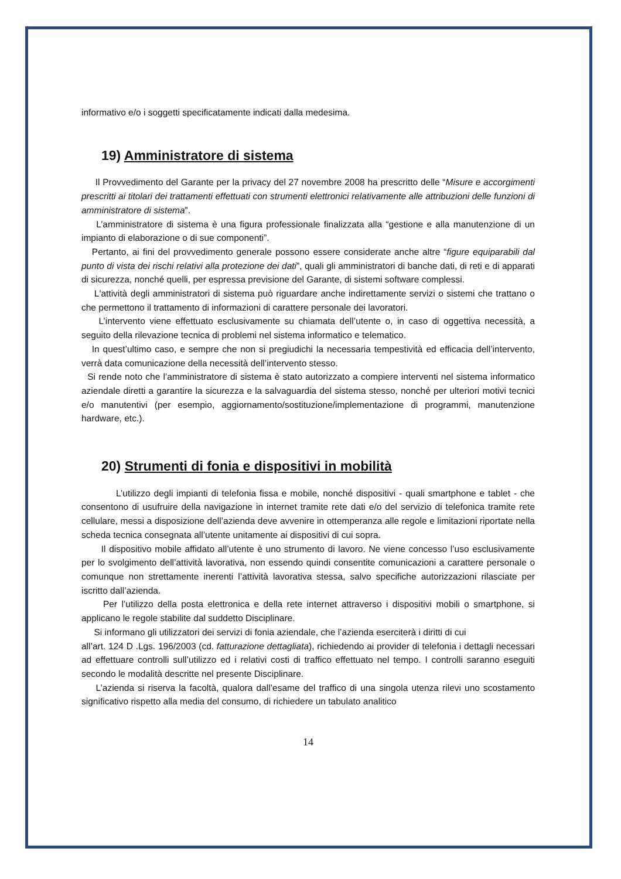informativo e/o i soggetti specificatamente indicati dalla medesima.
19) Amministratore di sistema
Il Provvedimento del Garante per la privacy del 27 novembre 2008 ha prescritto delle “Misure e accorgimenti prescritti ai titolari dei trattamenti effettuati con strumenti elettronici relativamente alle attribuzioni delle funzioni di amministratore di sistema”.
L’amministratore di sistema è una figura professionale finalizzata alla “gestione e alla manutenzione di un impianto di elaborazione o di sue componenti”.
Pertanto, ai fini del provvedimento generale possono essere considerate anche altre “figure equiparabili dal punto di vista dei rischi relativi alla protezione dei dati”, quali gli amministratori di banche dati, di reti e di apparati di sicurezza, nonché quelli, per espressa previsione del Garante, di sistemi software complessi.
L'attività degli amministratori di sistema può riguardare anche indirettamente servizi o sistemi che trattano o che permettono il trattamento di informazioni di carattere personale dei lavoratori.
L’intervento viene effettuato esclusivamente su chiamata dell’utente o, in caso di oggettiva necessità, a seguito della rilevazione tecnica di problemi nel sistema informatico e telematico.
In quest’ultimo caso, e sempre che non si pregiudichi la necessaria tempestività ed efficacia dell’intervento, verrà data comunicazione della necessità dell’intervento stesso.
Si rende noto che l’amministratore di sistema è stato autorizzato a compiere interventi nel sistema informatico aziendale diretti a garantire la sicurezza e la salvaguardia del sistema stesso, nonché per ulteriori motivi tecnici e/o manutentivi (per esempio, aggiornamento/sostituzione/implementazione di programmi, manutenzione hardware, etc.).
20) Strumenti di fonia e dispositivi in mobilità
L’utilizzo degli impianti di telefonia fissa e mobile, nonché dispositivi - quali smartphone e tablet - che consentono di usufruire della navigazione in internet tramite rete dati e/o del servizio di telefonica tramite rete cellulare, messi a disposizione dell’azienda deve avvenire in ottemperanza alle regole e limitazioni riportate nella scheda tecnica consegnata all’utente unitamente ai dispositivi di cui sopra.
Il dispositivo mobile affidato all’utente è uno strumento di lavoro. Ne viene concesso l’uso esclusivamente per lo svolgimento dell’attività lavorativa, non essendo quindi consentite comunicazioni a carattere personale o comunque non strettamente inerenti l’attività lavorativa stessa, salvo specifiche autorizzazioni rilasciate per iscritto dall’azienda.
Per l’utilizzo della posta elettronica e della rete internet attraverso i dispositivi mobili o smartphone, si applicano le regole stabilite dal suddetto Disciplinare.
Si informano gli utilizzatori dei servizi di fonia aziendale, che l’azienda eserciterà i diritti di cui
all’art. 124 D .Lgs. 196/2003 (cd. fatturazione dettagliata), richiedendo ai provider di telefonia i dettagli necessari ad effettuare controlli sull’utilizzo ed i relativi costi di traffico effettuato nel tempo. I controlli saranno eseguiti secondo le modalità descritte nel presente Disciplinare.
L’azienda si riserva la facoltà, qualora dall’esame del traffico di una singola utenza rilevi uno scostamento significativo rispetto alla media del consumo, di richiedere un tabulato analitico
14